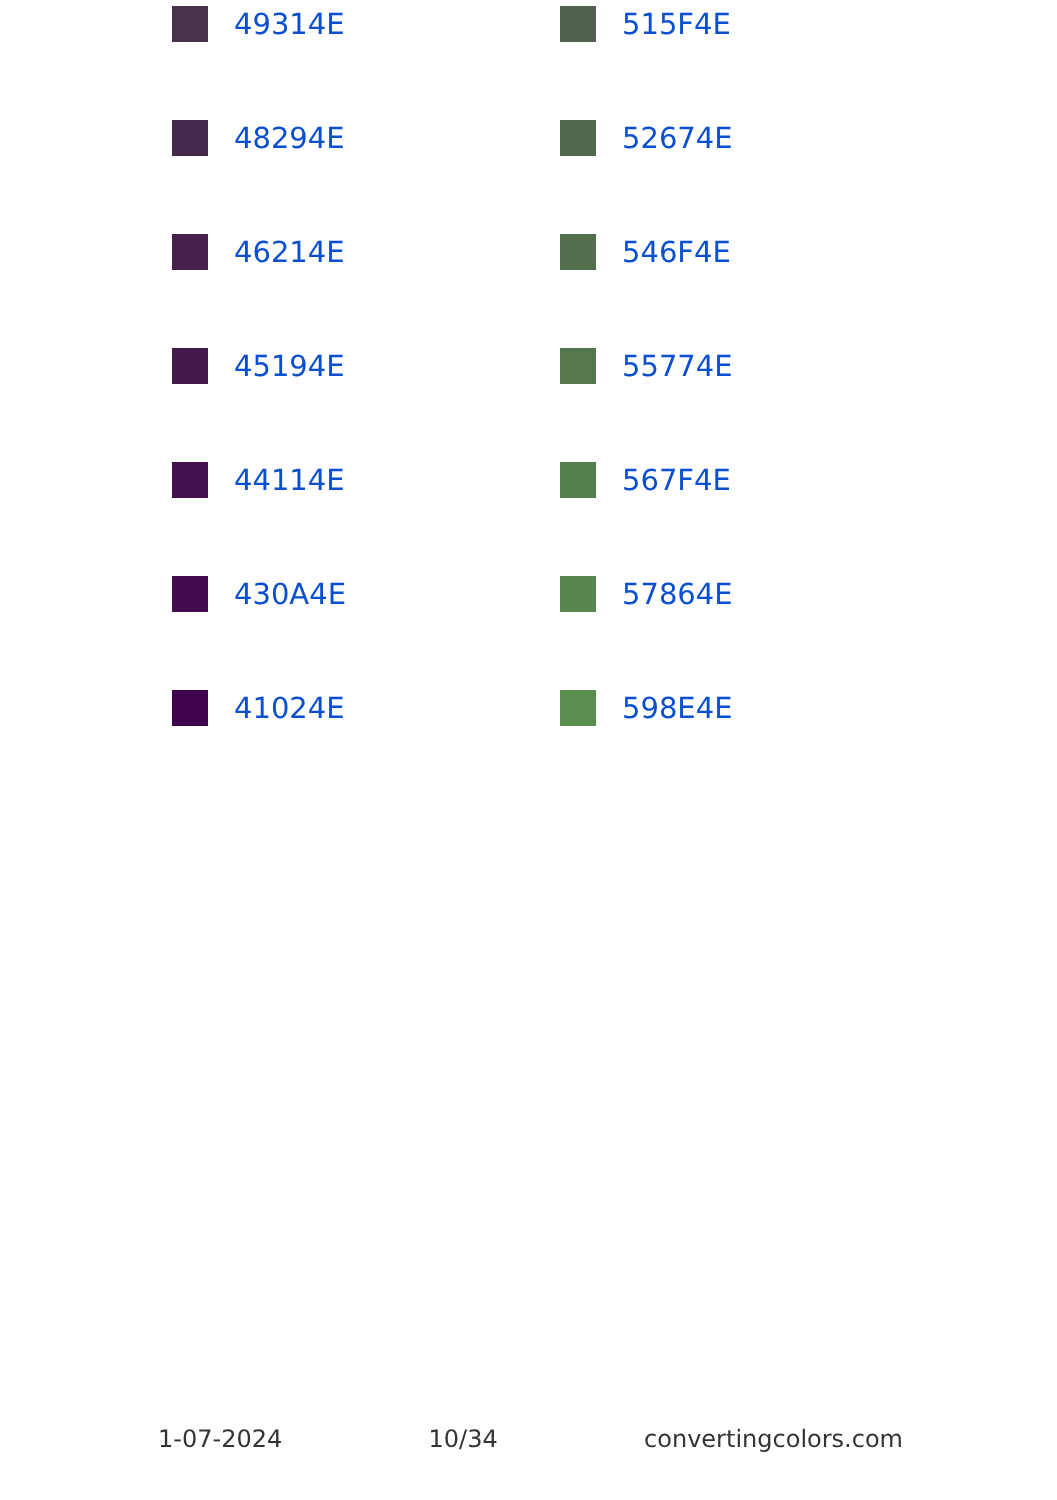49314E
515F4E
48294E
52674E
46214E
546F4E
45194E
55774E
44114E
567F4E
430A4E
57864E
41024E
598E4E
1-07-2024 10/34 convertingcolors.com